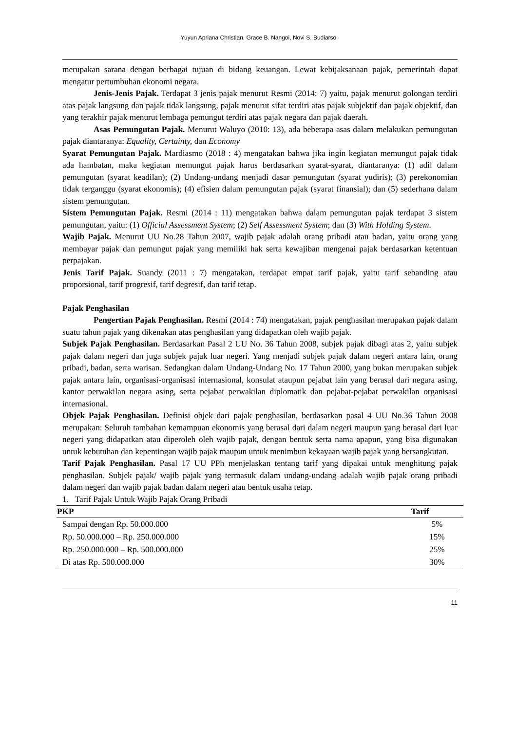Yuyun Apriana Christian, Grace B. Nangoi, Novi S. Budiarso
merupakan sarana dengan berbagai tujuan di bidang keuangan. Lewat kebijaksanaan pajak, pemerintah dapat mengatur pertumbuhan ekonomi negara.
Jenis-Jenis Pajak. Terdapat 3 jenis pajak menurut Resmi (2014: 7) yaitu, pajak menurut golongan terdiri atas pajak langsung dan pajak tidak langsung, pajak menurut sifat terdiri atas pajak subjektif dan pajak objektif, dan yang terakhir pajak menurut lembaga pemungut terdiri atas pajak negara dan pajak daerah.
Asas Pemungutan Pajak. Menurut Waluyo (2010: 13), ada beberapa asas dalam melakukan pemungutan pajak diantaranya: Equality, Certainty, dan Economy
Syarat Pemungutan Pajak. Mardiasmo (2018 : 4) mengatakan bahwa jika ingin kegiatan memungut pajak tidak ada hambatan, maka kegiatan memungut pajak harus berdasarkan syarat-syarat, diantaranya: (1) adil dalam pemungutan (syarat keadilan); (2) Undang-undang menjadi dasar pemungutan (syarat yudiris); (3) perekonomian tidak terganggu (syarat ekonomis); (4) efisien dalam pemungutan pajak (syarat finansial); dan (5) sederhana dalam sistem pemungutan.
Sistem Pemungutan Pajak. Resmi (2014 : 11) mengatakan bahwa dalam pemungutan pajak terdapat 3 sistem pemungutan, yaitu: (1) Official Assessment System; (2) Self Assessment System; dan (3) With Holding System.
Wajib Pajak. Menurut UU No.28 Tahun 2007, wajib pajak adalah orang pribadi atau badan, yaitu orang yang membayar pajak dan pemungut pajak yang memiliki hak serta kewajiban mengenai pajak berdasarkan ketentuan perpajakan.
Jenis Tarif Pajak. Suandy (2011 : 7) mengatakan, terdapat empat tarif pajak, yaitu tarif sebanding atau proporsional, tarif progresif, tarif degresif, dan tarif tetap.
Pajak Penghasilan
Pengertian Pajak Penghasilan. Resmi (2014 : 74) mengatakan, pajak penghasilan merupakan pajak dalam suatu tahun pajak yang dikenakan atas penghasilan yang didapatkan oleh wajib pajak.
Subjek Pajak Penghasilan. Berdasarkan Pasal 2 UU No. 36 Tahun 2008, subjek pajak dibagi atas 2, yaitu subjek pajak dalam negeri dan juga subjek pajak luar negeri. Yang menjadi subjek pajak dalam negeri antara lain, orang pribadi, badan, serta warisan. Sedangkan dalam Undang-Undang No. 17 Tahun 2000, yang bukan merupakan subjek pajak antara lain, organisasi-organisasi internasional, konsulat ataupun pejabat lain yang berasal dari negara asing, kantor perwakilan negara asing, serta pejabat perwakilan diplomatik dan pejabat-pejabat perwakilan organisasi internasional.
Objek Pajak Penghasilan. Definisi objek dari pajak penghasilan, berdasarkan pasal 4 UU No.36 Tahun 2008 merupakan: Seluruh tambahan kemampuan ekonomis yang berasal dari dalam negeri maupun yang berasal dari luar negeri yang didapatkan atau diperoleh oleh wajib pajak, dengan bentuk serta nama apapun, yang bisa digunakan untuk kebutuhan dan kepentingan wajib pajak maupun untuk menimbun kekayaan wajib pajak yang bersangkutan.
Tarif Pajak Penghasilan. Pasal 17 UU PPh menjelaskan tentang tarif yang dipakai untuk menghitung pajak penghasilan. Subjek pajak/ wajib pajak yang termasuk dalam undang-undang adalah wajib pajak orang pribadi dalam negeri dan wajib pajak badan dalam negeri atau bentuk usaha tetap.
1. Tarif Pajak Untuk Wajib Pajak Orang Pribadi
| PKP | Tarif |
| --- | --- |
| Sampai dengan Rp. 50.000.000 | 5% |
| Rp. 50.000.000 – Rp. 250.000.000 | 15% |
| Rp. 250.000.000 – Rp. 500.000.000 | 25% |
| Di atas Rp. 500.000.000 | 30% |
11